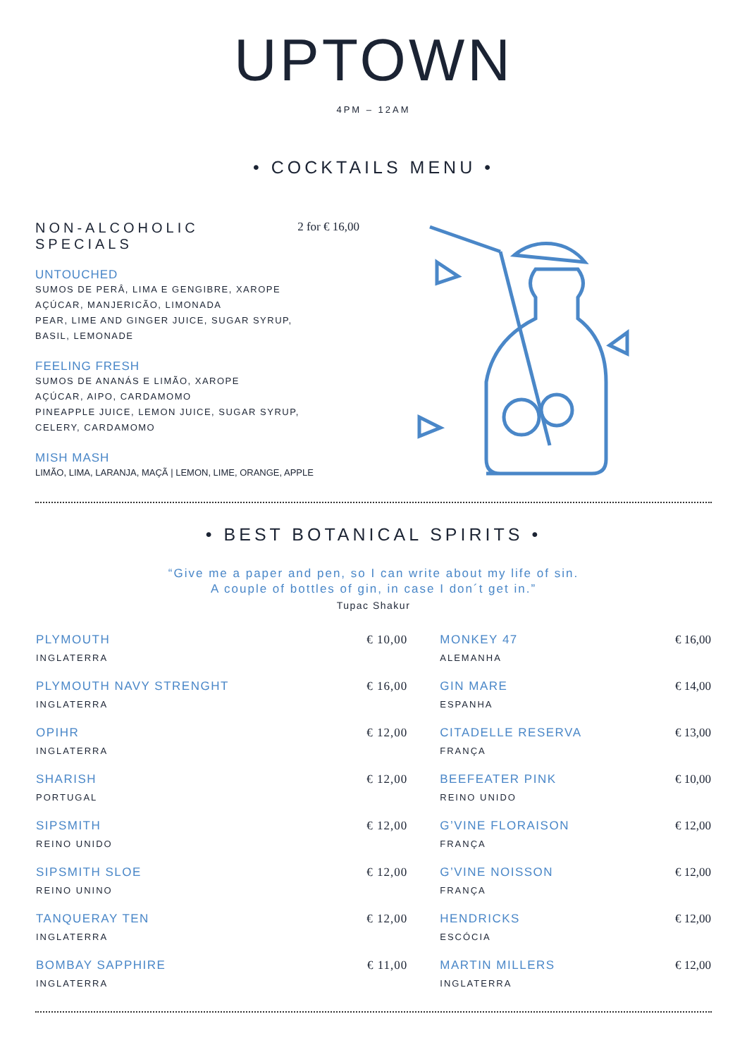UPTOWN
4PM – 12AM
• COCKTAILS MENU •
NON-ALCOHOLIC
SPECIALS 2 for € 16,00
UNTOUCHED
SUMOS DE PERÂ, LIMA E GENGIBRE, XAROPE
AÇÚCAR, MANJERICÃO, LIMONADA
PEAR, LIME AND GINGER JUICE, SUGAR SYRUP,
BASIL, LEMONADE
FEELING FRESH
SUMOS DE ANANÁS E LIMÃO, XAROPE
AÇÚCAR, AIPO, CARDAMOMO
PINEAPPLE JUICE, LEMON JUICE, SUGAR SYRUP,
CELERY, CARDAMOMO
MISH MASH
LIMÃO, LIMA, LARANJA, MAÇÃ | LEMON, LIME, ORANGE, APPLE
• BEST BOTANICAL SPIRITS •
“Give me a paper and pen, so I can write about my life of sin.
A couple of bottles of gin, in case I don´t get in.”
Tupac Shakur
| PLYMOUTH INGLATERRA | € 10,00 | MONKEY 47 ALEMANHA | € 16,00 |
| PLYMOUTH NAVY STRENGHT INGLATERRA | € 16,00 | GIN MARE ESPANHA | € 14,00 |
| OPIHR INGLATERRA | € 12,00 | CITADELLE RESERVA FRANÇA | € 13,00 |
| SHARISH PORTUGAL | € 12,00 | BEEFEATER PINK REINO UNIDO | € 10,00 |
| SIPSMITH REINO UNIDO | € 12,00 | G’VINE FLORAISON FRANÇA | € 12,00 |
| SIPSMITH SLOE REINO UNINO | € 12,00 | G’VINE NOISSON FRANÇA | € 12,00 |
| TANQUERAY TEN INGLATERRA | € 12,00 | HENDRICKS ESCÓCIA | € 12,00 |
| BOMBAY SAPPHIRE INGLATERRA | € 11,00 | MARTIN MILLERS INGLATERRA | € 12,00 |